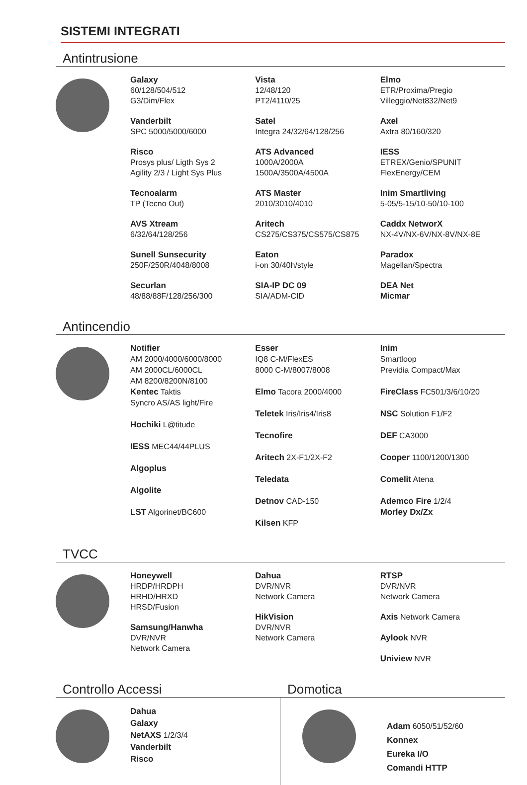SISTEMI INTEGRATI
Antintrusione
Galaxy
60/128/504/512
G3/Dim/Flex
Vanderbilt
SPC 5000/5000/6000
Risco
Prosys plus/ Ligth Sys 2
Agility 2/3 / Light Sys Plus
Tecnoalarm
TP (Tecno Out)
AVS Xtream
6/32/64/128/256
Sunell Sunsecurity
250F/250R/4048/8008
Securlan
48/88/88F/128/256/300
Vista
12/48/120
PT2/4110/25
Satel
Integra 24/32/64/128/256
ATS Advanced
1000A/2000A
1500A/3500A/4500A
ATS Master
2010/3010/4010
Aritech
CS275/CS375/CS575/CS875
Eaton
i-on 30/40h/style
SIA-IP DC 09
SIA/ADM-CID
Elmo
ETR/Proxima/Pregio
Villeggio/Net832/Net9
Axel
Axtra 80/160/320
IESS
ETREX/Genio/SPUNIT
FlexEnergy/CEM
Inim Smartliving
5-05/5-15/10-50/10-100
Caddx NetworX
NX-4V/NX-6V/NX-8V/NX-8E
Paradox
Magellan/Spectra
DEA Net
Micmar
Antincendio
Notifier
AM 2000/4000/6000/8000
AM 2000CL/6000CL
AM 8200/8200N/8100
Kentec Taktis
Syncro AS/AS light/Fire
Hochiki L@titude
IESS MEC44/44PLUS
Algoplus
Algolite
LST Algorinet/BC600
Esser
IQ8 C-M/FlexES
8000 C-M/8007/8008
Elmo Tacora 2000/4000
Teletek Iris/Iris4/Iris8
Tecnofire
Aritech 2X-F1/2X-F2
Teledata
Detnov CAD-150
Kilsen KFP
Inim
Smartloop
Previdia Compact/Max
FireClass FC501/3/6/10/20
NSC Solution F1/F2
DEF CA3000
Cooper 1100/1200/1300
Comelit Atena
Ademco Fire 1/2/4
Morley Dx/Zx
TVCC
Honeywell
HRDP/HRDPH
HRHD/HRXD
HRSD/Fusion
Samsung/Hanwha
DVR/NVR
Network Camera
Dahua
DVR/NVR
Network Camera
HikVision
DVR/NVR
Network Camera
RTSP
DVR/NVR
Network Camera
Axis Network Camera
Aylook NVR
Uniview NVR
Controllo Accessi
Dahua
Galaxy
NetAXS 1/2/3/4
Vanderbilt
Risco
Domotica
Adam 6050/51/52/60
Konnex
Eureka I/O
Comandi HTTP